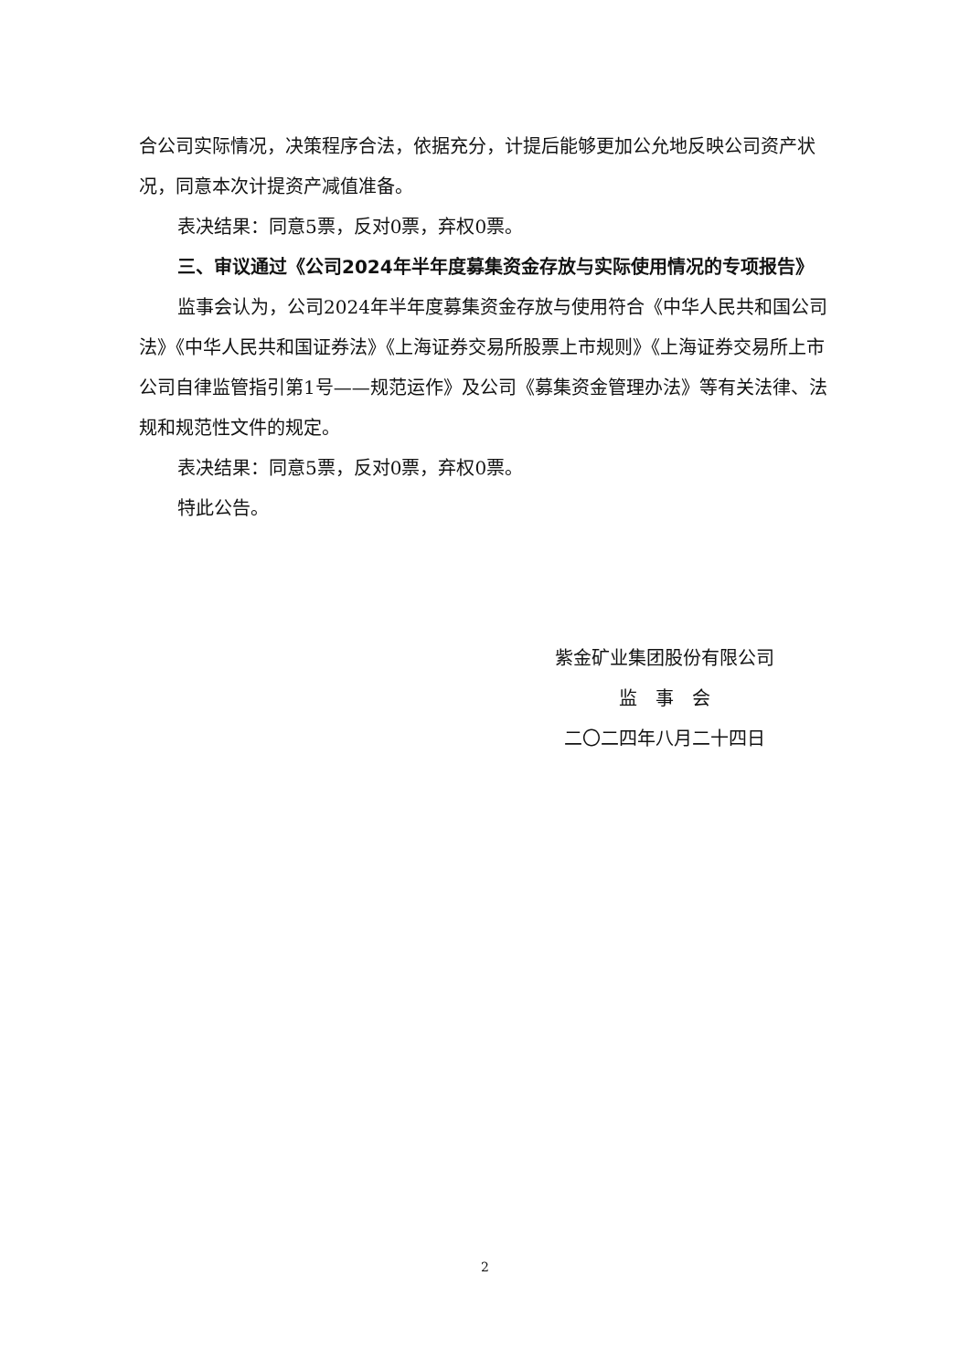合公司实际情况，决策程序合法，依据充分，计提后能够更加公允地反映公司资产状况，同意本次计提资产减值准备。
表决结果：同意5票，反对0票，弃权0票。
三、审议通过《公司2024年半年度募集资金存放与实际使用情况的专项报告》
监事会认为，公司2024年半年度募集资金存放与使用符合《中华人民共和国公司法》《中华人民共和国证券法》《上海证券交易所股票上市规则》《上海证券交易所上市公司自律监管指引第1号——规范运作》及公司《募集资金管理办法》等有关法律、法规和规范性文件的规定。
表决结果：同意5票，反对0票，弃权0票。
特此公告。
紫金矿业集团股份有限公司
监　事　会
二〇二四年八月二十四日
2